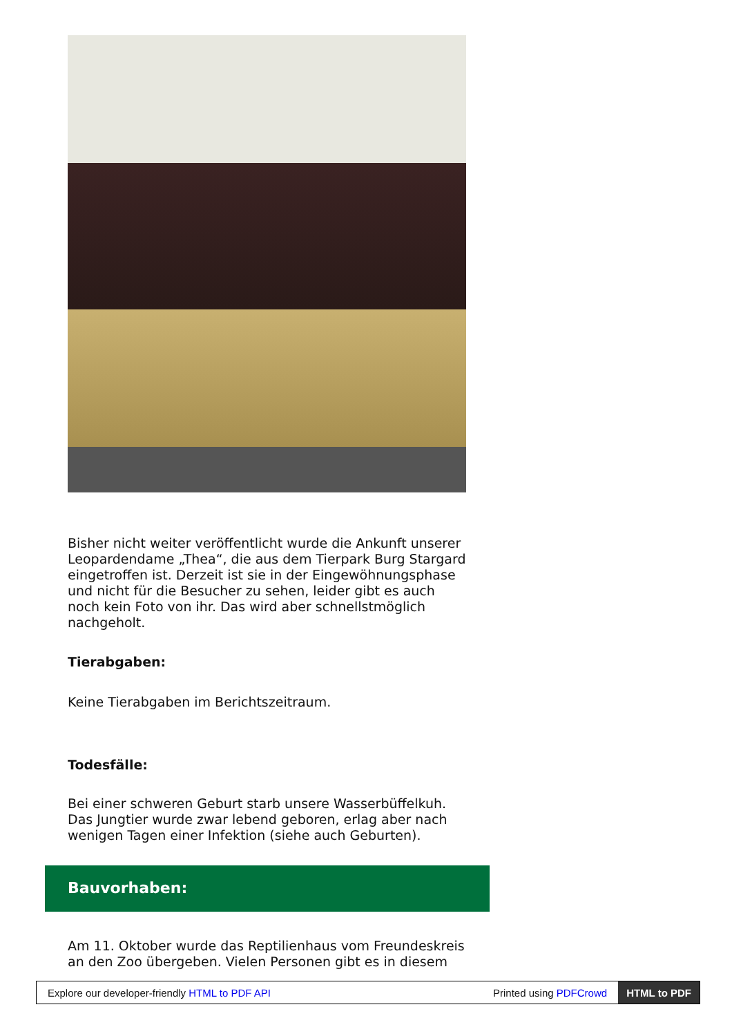Bisher nicht weiter veröffentlicht wurde die Ankunft unserer Leopardendame „Thea“, die aus dem Tierpark Burg Stargard eingetroffen ist. Derzeit ist sie in der Eingewöhnungsphase und nicht für die Besucher zu sehen, leider gibt es auch noch kein Foto von ihr. Das wird aber schnellstmöglich nachgeholt.
Tierabgaben:
Keine Tierabgaben im Berichtszeitraum.
Todesfälle:
Bei einer schweren Geburt starb unsere Wasserbüffelkuh. Das Jungtier wurde zwar lebend geboren, erlag aber nach wenigen Tagen einer Infektion (siehe auch Geburten).
Bauvorhaben:
Am 11. Oktober wurde das Reptilienhaus vom Freundeskreis an den Zoo übergeben. Vielen Personen gibt es in diesem
Explore our developer-friendly HTML to PDF API Printed using PDFCrowd HTML to PDF